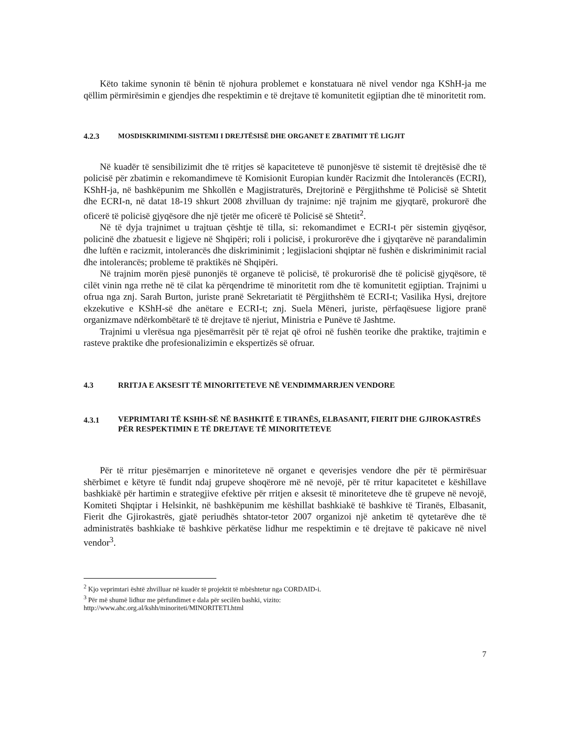Këto takime synonin të bënin të njohura problemet e konstatuara në nivel vendor nga KShH-ja me qëllim përmirësimin e gjendjes dhe respektimin e të drejtave të komunitetit egjiptian dhe të minoritetit rom.
4.2.3 MOSDISKRIMINIMI-SISTEMI I DREJTËSISË DHE ORGANET E ZBATIMIT TË LIGJIT
Në kuadër të sensibilizimit dhe të rritjes së kapaciteteve të punonjësve të sistemit të drejtësisë dhe të policisë për zbatimin e rekomandimeve të Komisionit Europian kundër Racizmit dhe Intolerancës (ECRI), KShH-ja, në bashkëpunim me Shkollën e Magjistraturës, Drejtorinë e Përgjithshme të Policisë së Shtetit dhe ECRI-n, në datat 18-19 shkurt 2008 zhvilluan dy trajnime: një trajnim me gjyqtarë, prokurorë dhe oficerë të policisë gjyqësore dhe një tjetër me oficerë të Policisë së Shtetit<sup>2</sup>.
Në të dyja trajnimet u trajtuan çështje të tilla, si: rekomandimet e ECRI-t për sistemin gjyqësor, policinë dhe zbatuesit e ligjeve në Shqipëri; roli i policisë, i prokurorëve dhe i gjyqtarëve në parandalimin dhe luftën e racizmit, intolerancës dhe diskriminimit ; legjislacioni shqiptar në fushën e diskriminimit racial dhe intolerancës; probleme të praktikës në Shqipëri.
Në trajnim morën pjesë punonjës të organeve të policisë, të prokurorisë dhe të policisë gjyqësore, të cilët vinin nga rrethe në të cilat ka përqendrime të minoritetit rom dhe të komunitetit egjiptian. Trajnimi u ofrua nga znj. Sarah Burton, juriste pranë Sekretariatit të Përgjithshëm të ECRI-t; Vasilika Hysi, drejtore ekzekutive e KShH-së dhe anëtare e ECRI-t; znj. Suela Mëneri, juriste, përfaqësuese ligjore pranë organizmave ndërkombëtarë të të drejtave të njeriut, Ministria e Punëve të Jashtme.
Trajnimi u vlerësua nga pjesëmarrësit për të rejat që ofroi në fushën teorike dhe praktike, trajtimin e rasteve praktike dhe profesionalizimin e ekspertizës së ofruar.
4.3 RRITJA E AKSESIT TË MINORITETEVE NË VENDIMMARRJEN VENDORE
4.3.1 VEPRIMTARI TË KSHH-SË NË BASHKITË E TIRANËS, ELBASANIT, FIERIT DHE GJIROKASTRËS PËR RESPEKTIMIN E TË DREJTAVE TË MINORITETEVE
Për të rritur pjesëmarrjen e minoriteteve në organet e qeverisjes vendore dhe për të përmirësuar shërbimet e këtyre të fundit ndaj grupeve shoqërore më në nevojë, për të rritur kapacitetet e këshillave bashkiakë për hartimin e strategjive efektive për rritjen e aksesit të minoriteteve dhe të grupeve në nevojë, Komiteti Shqiptar i Helsinkit, në bashkëpunim me këshillat bashkiakë të bashkive të Tiranës, Elbasanit, Fierit dhe Gjirokastrës, gjatë periudhës shtator-tetor 2007 organizoi një anketim të qytetarëve dhe të administratës bashkiake të bashkive përkatëse lidhur me respektimin e të drejtave të pakicave në nivel vendor<sup>3</sup>.
<sup>2</sup> Kjo veprimtari është zhvilluar në kuadër të projektit të mbështetur nga CORDAID-i.
<sup>3</sup> Për më shumë lidhur me përfundimet e dala për secilën bashki, vizito:
http://www.ahc.org.al/kshh/minoriteti/MINORITETI.html
7